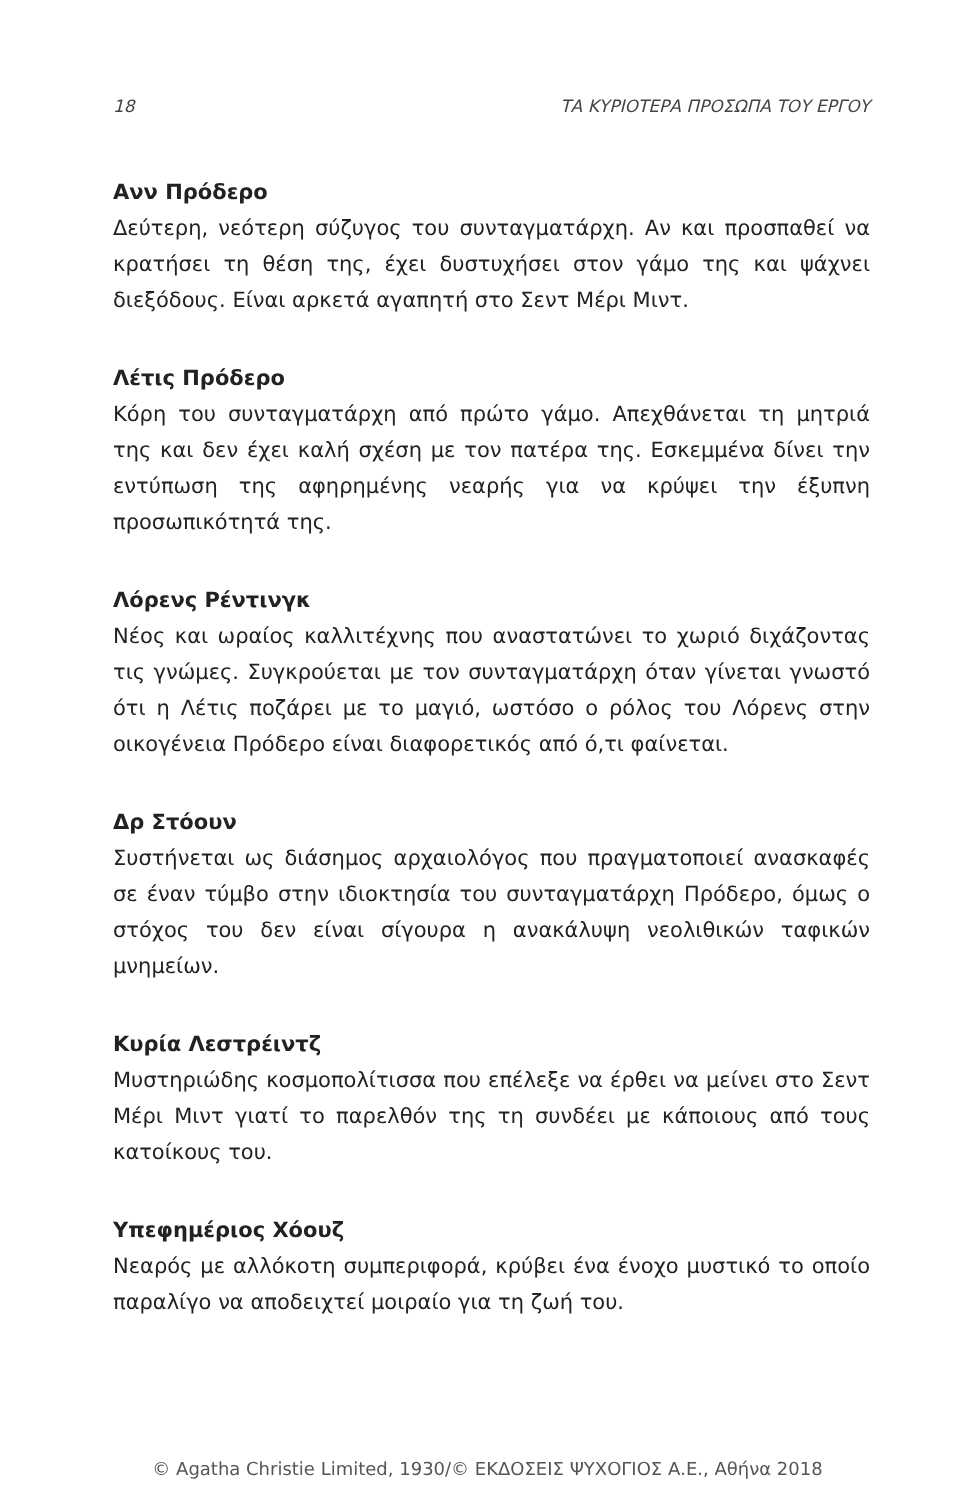18 ΤΑ ΚΥΡΙΟΤΕΡΑ ΠΡΟΣΩΠΑ ΤΟΥ ΕΡΓΟΥ
Ανν Πρόδερο
Δεύτερη, νεότερη σύζυγος του συνταγματάρχη. Αν και προσπαθεί να κρατήσει τη θέση της, έχει δυστυχήσει στον γάμο της και ψάχνει διεξόδους. Είναι αρκετά αγαπητή στο Σεντ Μέρι Μιντ.
Λέτις Πρόδερο
Κόρη του συνταγματάρχη από πρώτο γάμο. Απεχθάνεται τη μητριά της και δεν έχει καλή σχέση με τον πατέρα της. Εσκεμμένα δίνει την εντύπωση της αφηρημένης νεαρής για να κρύψει την έξυπνη προσωπικότητά της.
Λόρενς Ρέντινγκ
Νέος και ωραίος καλλιτέχνης που αναστατώνει το χωριό διχάζοντας τις γνώμες. Συγκρούεται με τον συνταγματάρχη όταν γίνεται γνωστό ότι η Λέτις ποζάρει με το μαγιό, ωστόσο ο ρόλος του Λόρενς στην οικογένεια Πρόδερο είναι διαφορετικός από ό,τι φαίνεται.
Δρ Στόουν
Συστήνεται ως διάσημος αρχαιολόγος που πραγματοποιεί ανασκαφές σε έναν τύμβο στην ιδιοκτησία του συνταγματάρχη Πρόδερο, όμως ο στόχος του δεν είναι σίγουρα η ανακάλυψη νεολιθικών ταφικών μνημείων.
Κυρία Λεστρέιντζ
Μυστηριώδης κοσμοπολίτισσα που επέλεξε να έρθει να μείνει στο Σεντ Μέρι Μιντ γιατί το παρελθόν της τη συνδέει με κάποιους από τους κατοίκους του.
Υπεφημέριος Χόουζ
Νεαρός με αλλόκοτη συμπεριφορά, κρύβει ένα ένοχο μυστικό το οποίο παραλίγο να αποδειχτεί μοιραίο για τη ζωή του.
© Agatha Christie Limited, 1930/© ΕΚΔΟΣΕΙΣ ΨΥΧΟΓΙΟΣ Α.Ε., Αθήνα 2018